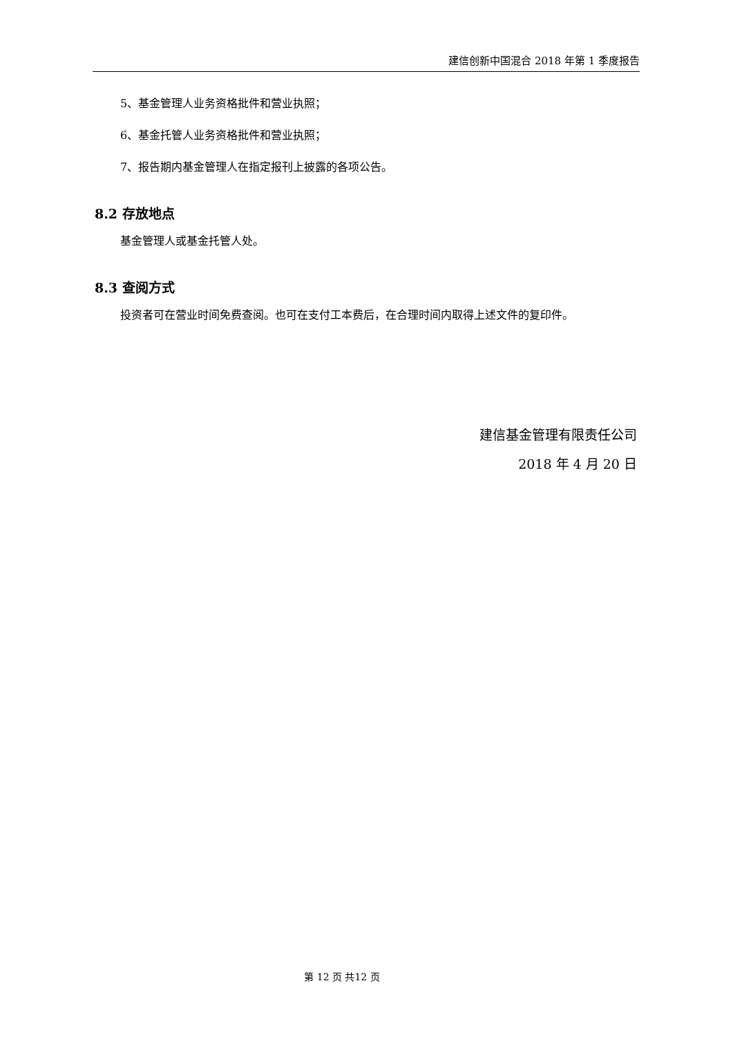建信创新中国混合 2018 年第 1 季度报告
5、基金管理人业务资格批件和营业执照；
6、基金托管人业务资格批件和营业执照；
7、报告期内基金管理人在指定报刊上披露的各项公告。
8.2 存放地点
基金管理人或基金托管人处。
8.3 查阅方式
投资者可在营业时间免费查阅。也可在支付工本费后，在合理时间内取得上述文件的复印件。
建信基金管理有限责任公司
2018 年 4 月 20 日
第 12 页 共12 页